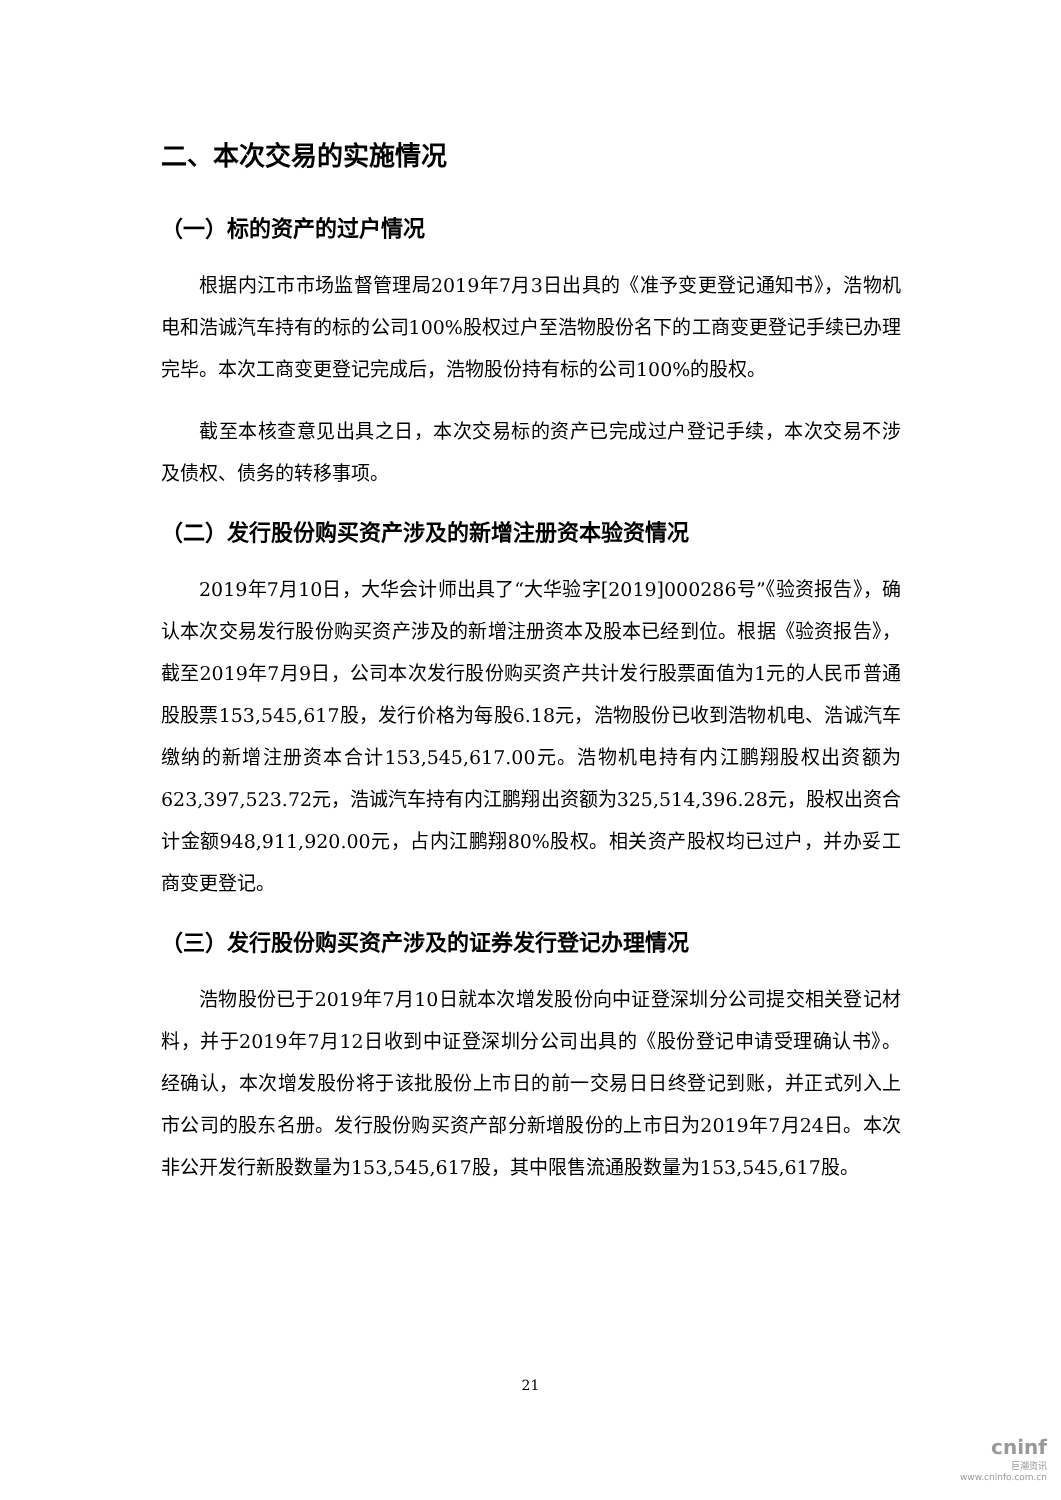二、本次交易的实施情况
（一）标的资产的过户情况
根据内江市市场监督管理局2019年7月3日出具的《准予变更登记通知书》，浩物机电和浩诚汽车持有的标的公司100%股权过户至浩物股份名下的工商变更登记手续已办理完毕。本次工商变更登记完成后，浩物股份持有标的公司100%的股权。
截至本核查意见出具之日，本次交易标的资产已完成过户登记手续，本次交易不涉及债权、债务的转移事项。
（二）发行股份购买资产涉及的新增注册资本验资情况
2019年7月10日，大华会计师出具了“大华验字[2019]000286号”《验资报告》，确认本次交易发行股份购买资产涉及的新增注册资本及股本已经到位。根据《验资报告》，截至2019年7月9日，公司本次发行股份购买资产共计发行股票面值为1元的人民币普通股股票153,545,617股，发行价格为每股6.18元，浩物股份已收到浩物机电、浩诚汽车缴纳的新增注册资本合计153,545,617.00元。浩物机电持有内江鹏翔股权出资额为623,397,523.72元，浩诚汽车持有内江鹏翔出资额为325,514,396.28元，股权出资合计金额948,911,920.00元，占内江鹏翔80%股权。相关资产股权均已过户，并办妥工商变更登记。
（三）发行股份购买资产涉及的证券发行登记办理情况
浩物股份已于2019年7月10日就本次增发股份向中证登深圳分公司提交相关登记材料，并于2019年7月12日收到中证登深圳分公司出具的《股份登记申请受理确认书》。经确认，本次增发股份将于该批股份上市日的前一交易日日终登记到账，并正式列入上市公司的股东名册。发行股份购买资产部分新增股份的上市日为2019年7月24日。本次非公开发行新股数量为153,545,617股，其中限售流通股数量为153,545,617股。
21
cninf
巨潮资讯
www.cninfo.com.cn